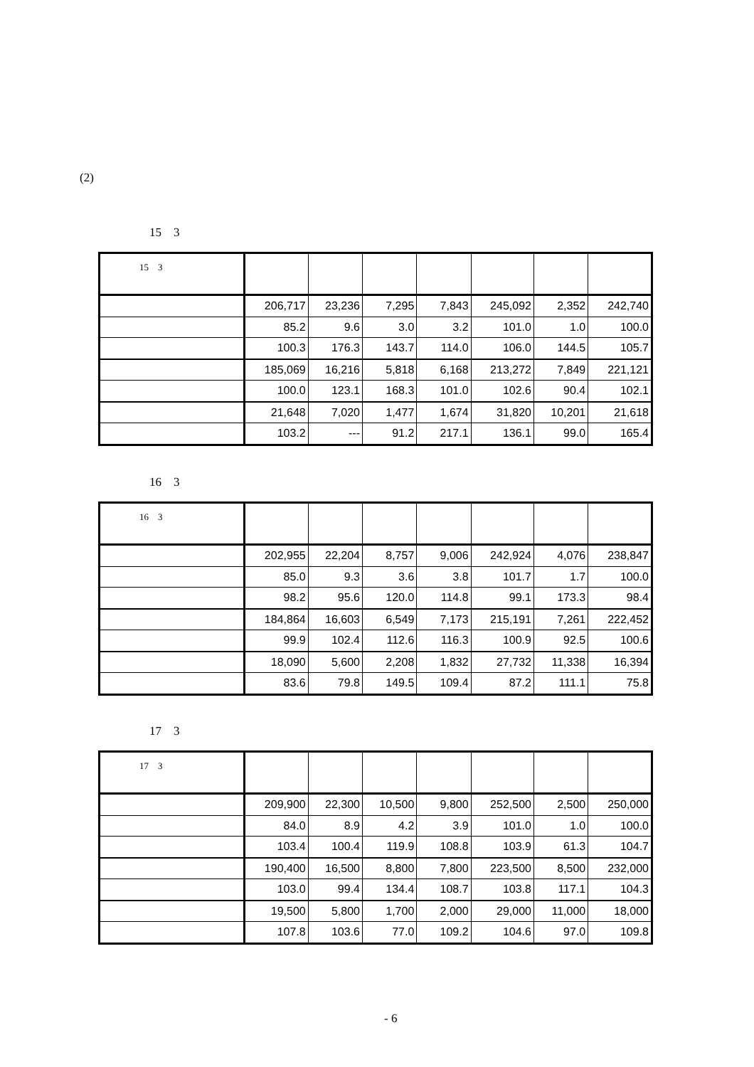(2)
15　3
| 15 3 | | | | | | | |
| --- | --- | --- | --- | --- | --- | --- | --- |
| | 206,717 | 23,236 | 7,295 | 7,843 | 245,092 | 2,352 | 242,740 |
| | 85.2 | 9.6 | 3.0 | 3.2 | 101.0 | 1.0 | 100.0 |
| | 100.3 | 176.3 | 143.7 | 114.0 | 106.0 | 144.5 | 105.7 |
| | 185,069 | 16,216 | 5,818 | 6,168 | 213,272 | 7,849 | 221,121 |
| | 100.0 | 123.1 | 168.3 | 101.0 | 102.6 | 90.4 | 102.1 |
| | 21,648 | 7,020 | 1,477 | 1,674 | 31,820 | 10,201 | 21,618 |
| | 103.2 | --- | 91.2 | 217.1 | 136.1 | 99.0 | 165.4 |
16　3
| 16 3 | | | | | | | |
| --- | --- | --- | --- | --- | --- | --- | --- |
| | 202,955 | 22,204 | 8,757 | 9,006 | 242,924 | 4,076 | 238,847 |
| | 85.0 | 9.3 | 3.6 | 3.8 | 101.7 | 1.7 | 100.0 |
| | 98.2 | 95.6 | 120.0 | 114.8 | 99.1 | 173.3 | 98.4 |
| | 184,864 | 16,603 | 6,549 | 7,173 | 215,191 | 7,261 | 222,452 |
| | 99.9 | 102.4 | 112.6 | 116.3 | 100.9 | 92.5 | 100.6 |
| | 18,090 | 5,600 | 2,208 | 1,832 | 27,732 | 11,338 | 16,394 |
| | 83.6 | 79.8 | 149.5 | 109.4 | 87.2 | 111.1 | 75.8 |
17　3
| 17 3 | | | | | | | |
| --- | --- | --- | --- | --- | --- | --- | --- |
| | 209,900 | 22,300 | 10,500 | 9,800 | 252,500 | 2,500 | 250,000 |
| | 84.0 | 8.9 | 4.2 | 3.9 | 101.0 | 1.0 | 100.0 |
| | 103.4 | 100.4 | 119.9 | 108.8 | 103.9 | 61.3 | 104.7 |
| | 190,400 | 16,500 | 8,800 | 7,800 | 223,500 | 8,500 | 232,000 |
| | 103.0 | 99.4 | 134.4 | 108.7 | 103.8 | 117.1 | 104.3 |
| | 19,500 | 5,800 | 1,700 | 2,000 | 29,000 | 11,000 | 18,000 |
| | 107.8 | 103.6 | 77.0 | 109.2 | 104.6 | 97.0 | 109.8 |
- 6